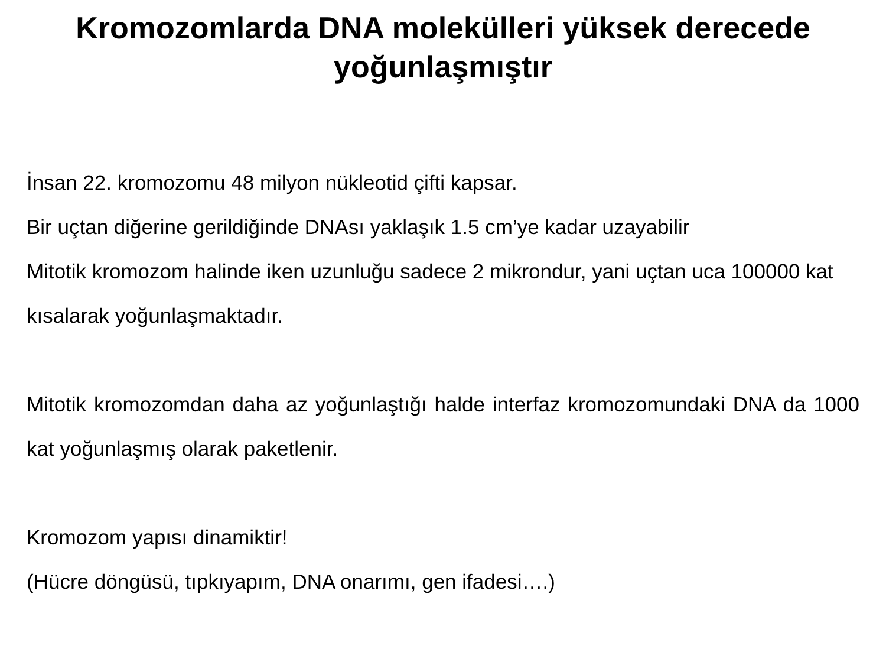Kromozomlarda DNA molekülleri yüksek derecede
yoğunlaşmıştır
İnsan 22. kromozomu 48 milyon nükleotid çifti kapsar.
Bir uçtan diğerine gerildiğinde DNAsı yaklaşık 1.5 cm’ye kadar uzayabilir
Mitotik kromozom halinde iken uzunluğu sadece 2 mikrondur, yani uçtan uca 100000 kat kısalarak yoğunlaşmaktadır.
Mitotik kromozomdan daha az yoğunlaştığı halde interfaz kromozomundaki DNA da 1000 kat yoğunlaşmış olarak paketlenir.
Kromozom yapısı dinamiktir!
(Hücre döngüsü, tıpkıyapım, DNA onarımı, gen ifadesi….)